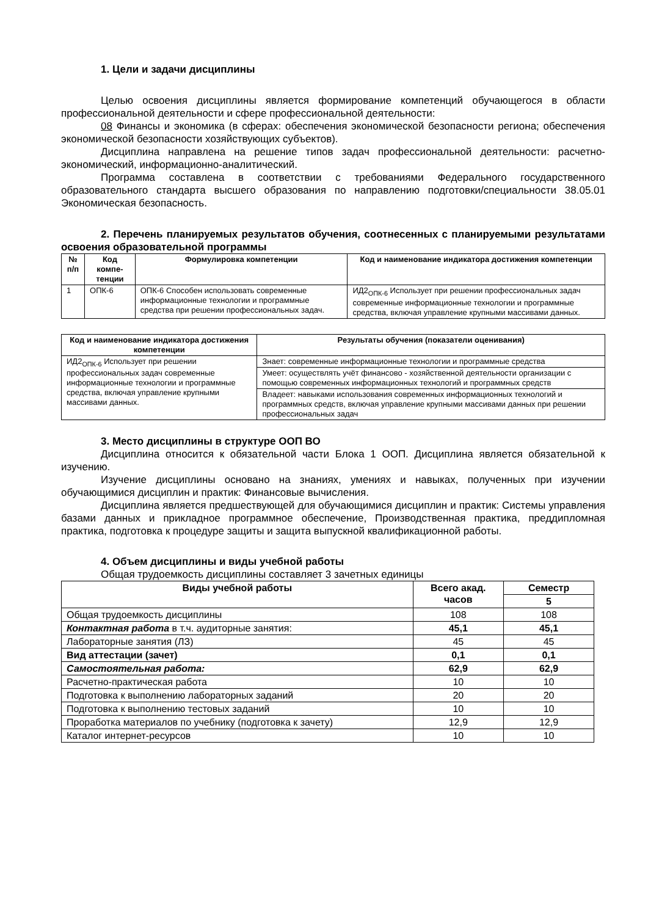1. Цели и задачи дисциплины
Целью освоения дисциплины является формирование компетенций обучающегося в области профессиональной деятельности и сфере профессиональной деятельности:
08 Финансы и экономика (в сферах: обеспечения экономической безопасности региона; обеспечения экономической безопасности хозяйствующих субъектов).
Дисциплина направлена на решение типов задач профессиональной деятельности: расчетно-экономический, информационно-аналитический.
Программа составлена в соответствии с требованиями Федерального государственного образовательного стандарта высшего образования по направлению подготовки/специальности 38.05.01 Экономическая безопасность.
2. Перечень планируемых результатов обучения, соотнесенных с планируемыми результатами освоения образовательной программы
| № п/п | Код компе-тенции | Формулировка компетенции | Код и наименование индикатора достижения компетенции |
| --- | --- | --- | --- |
| 1 | ОПК-6 | ОПК-6 Способен использовать современные информационные технологии и программные средства при решении профессиональных задач. | ИД2<sub>ОПК-6</sub> Использует при решении профессиональных задач современные информационные технологии и программные средства, включая управление крупными массивами данных. |
| Код и наименование индикатора достижения компетенции | Результаты обучения (показатели оценивания) |
| --- | --- |
| ИД2<sub>ОПК-6</sub> Использует при решении профессиональных задач современные информационные технологии и программные средства, включая управление крупными массивами данных. | Знает: современные информационные технологии и программные средства |
| | Умеет: осуществлять учёт финансово - хозяйственной деятельности организации с помощью современных информационных технологий и программных средств |
| | Владеет: навыками использования современных информационных технологий и программных средств, включая управление крупными массивами данных при решении профессиональных задач |
3. Место дисциплины в структуре ООП ВО
Дисциплина относится к обязательной части Блока 1 ООП. Дисциплина является обязательной к изучению.
Изучение дисциплины основано на знаниях, умениях и навыках, полученных при изучении обучающимися дисциплин и практик: Финансовые вычисления.
Дисциплина является предшествующей для обучающимися дисциплин и практик: Системы управления базами данных и прикладное программное обеспечение, Производственная практика, преддипломная практика, подготовка к процедуре защиты и защита выпускной квалификационной работы.
4. Объем дисциплины и виды учебной работы
Общая трудоемкость дисциплины составляет 3 зачетных единицы
| Виды учебной работы | Всего акад. часов | Семестр |
| --- | --- | --- |
| | | 5 |
| Общая трудоемкость дисциплины | 108 | 108 |
| Контактная работа в т.ч. аудиторные занятия: | 45,1 | 45,1 |
| Лабораторные занятия (ЛЗ) | 45 | 45 |
| Вид аттестации (зачет) | 0,1 | 0,1 |
| Самостоятельная работа: | 62,9 | 62,9 |
| Расчетно-практическая работа | 10 | 10 |
| Подготовка к выполнению лабораторных заданий | 20 | 20 |
| Подготовка к выполнению тестовых заданий | 10 | 10 |
| Проработка материалов по учебнику (подготовка к зачету) | 12,9 | 12,9 |
| Каталог интернет-ресурсов | 10 | 10 |